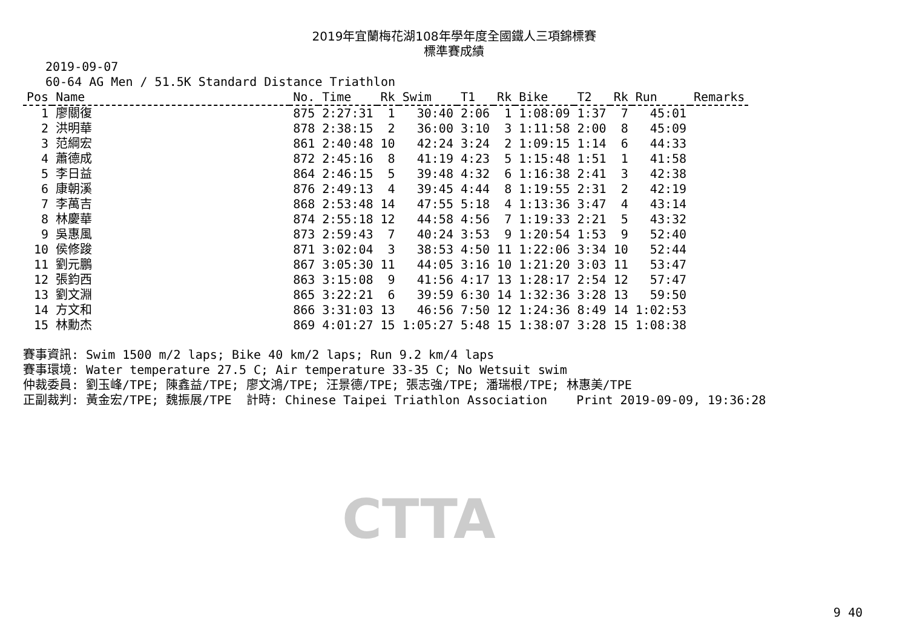2019年宜蘭梅花湖108年學年度全國鐵人三項錦標賽
標準賽成績
2019-09-07 60-64 AG Men / 51.5K Standard Distance Triathlon
| Pos | Name | No. | Time | Rk | Swim | T1 | Rk | Bike | T2 | Rk | Run | Remarks |
| --- | --- | --- | --- | --- | --- | --- | --- | --- | --- | --- | --- | --- |
| 1 | 廖關復 | 875 | 2:27:31 | 1 | 30:40 | 2:06 | 1 | 1:08:09 | 1:37 | 7 | 45:01 | |
| 2 | 洪明華 | 878 | 2:38:15 | 2 | 36:00 | 3:10 | 3 | 1:11:58 | 2:00 | 8 | 45:09 | |
| 3 | 范綱宏 | 861 | 2:40:48 | 10 | 42:24 | 3:24 | 2 | 1:09:15 | 1:14 | 6 | 44:33 | |
| 4 | 蕭德成 | 872 | 2:45:16 | 8 | 41:19 | 4:23 | 5 | 1:15:48 | 1:51 | 1 | 41:58 | |
| 5 | 李日益 | 864 | 2:46:15 | 5 | 39:48 | 4:32 | 6 | 1:16:38 | 2:41 | 3 | 42:38 | |
| 6 | 康朝溪 | 876 | 2:49:13 | 4 | 39:45 | 4:44 | 8 | 1:19:55 | 2:31 | 2 | 42:19 | |
| 7 | 李萬吉 | 868 | 2:53:48 | 14 | 47:55 | 5:18 | 4 | 1:13:36 | 3:47 | 4 | 43:14 | |
| 8 | 林慶華 | 874 | 2:55:18 | 12 | 44:58 | 4:56 | 7 | 1:19:33 | 2:21 | 5 | 43:32 | |
| 9 | 吳惠風 | 873 | 2:59:43 | 7 | 40:24 | 3:53 | 9 | 1:20:54 | 1:53 | 9 | 52:40 | |
| 10 | 侯修踆 | 871 | 3:02:04 | 3 | 38:53 | 4:50 | 11 | 1:22:06 | 3:34 | 10 | 52:44 | |
| 11 | 劉元鵬 | 867 | 3:05:30 | 11 | 44:05 | 3:16 | 10 | 1:21:20 | 3:03 | 11 | 53:47 | |
| 12 | 張鈞西 | 863 | 3:15:08 | 9 | 41:56 | 4:17 | 13 | 1:28:17 | 2:54 | 12 | 57:47 | |
| 13 | 劉文淵 | 865 | 3:22:21 | 6 | 39:59 | 6:30 | 14 | 1:32:36 | 3:28 | 13 | 59:50 | |
| 14 | 方文和 | 866 | 3:31:03 | 13 | 46:56 | 7:50 | 12 | 1:24:36 | 8:49 | 14 | 1:02:53 | |
| 15 | 林勳杰 | 869 | 4:01:27 | 15 | 1:05:27 | 5:48 | 15 | 1:38:07 | 3:28 | 15 | 1:08:38 | |
賽事資訊: Swim 1500 m/2 laps; Bike 40 km/2 laps; Run 9.2 km/4 laps 賽事環境: Water temperature 27.5 C; Air temperature 33-35 C; No Wetsuit swim 仲裁委員: 劉玉峰/TPE; 陳鑫益/TPE; 廖文鴻/TPE; 汪景德/TPE; 張志強/TPE; 潘瑞根/TPE; 林惠美/TPE 正副裁判: 黃金宏/TPE; 魏振展/TPE 計時: Chinese Taipei Triathlon Association Print 2019-09-09, 19:36:28
CTTA
9 40